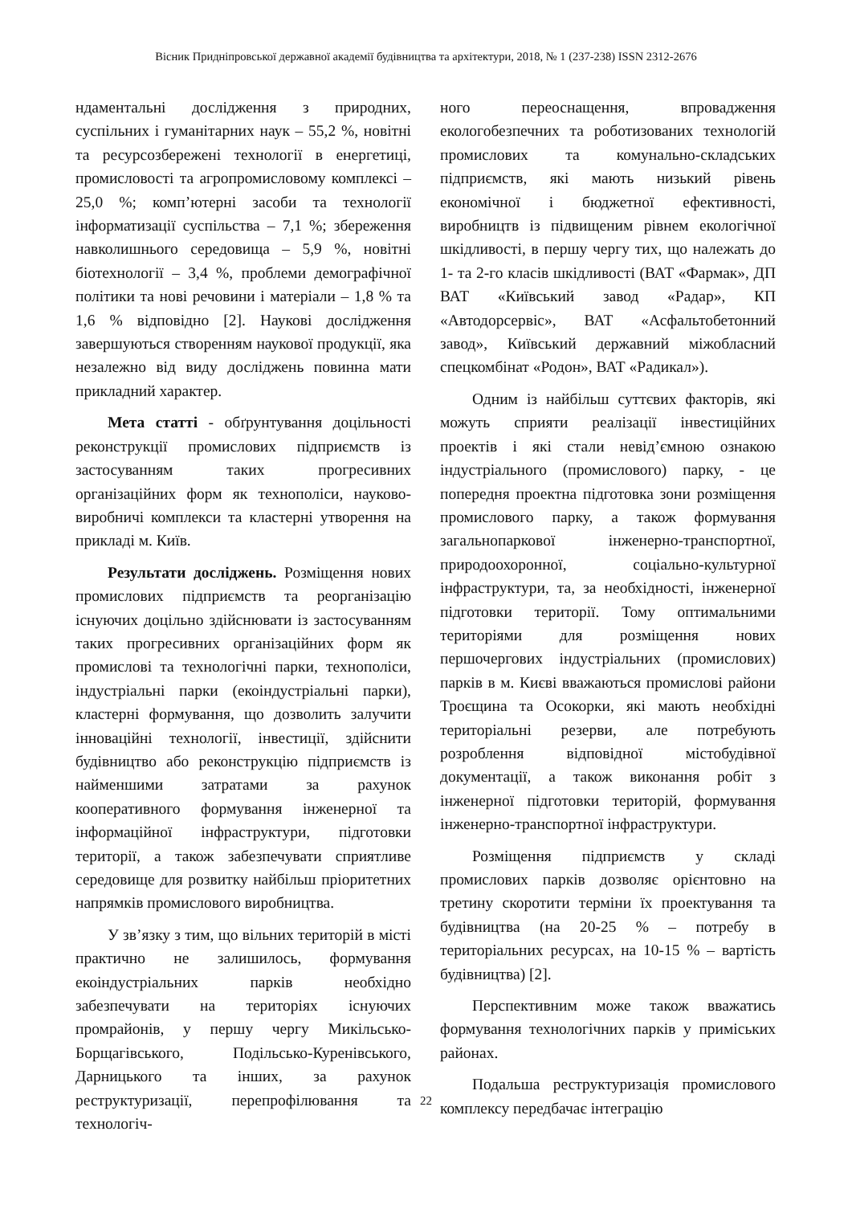Вісник Придніпровської державної академії будівництва та архітектури, 2018, № 1 (237-238) ISSN 2312-2676
ндаментальні дослідження з природних, суспільних і гуманітарних наук – 55,2 %, новітні та ресурсозбережені технології в енергетиці, промисловості та агропромисловому комплексі – 25,0 %; комп’ютерні засоби та технології інформатизації суспільства – 7,1 %; збереження навколишнього середовища – 5,9 %, новітні біотехнології – 3,4 %, проблеми демографічної політики та нові речовини і матеріали – 1,8 % та 1,6 % відповідно [2]. Наукові дослідження завершуються створенням наукової продукції, яка незалежно від виду досліджень повинна мати прикладний характер.
Мета статті - обґрунтування доцільності реконструкції промислових підприємств із застосуванням таких прогресивних організаційних форм як технополіси, науково-виробничі комплекси та кластерні утворення на прикладі м. Київ.
Результати досліджень. Розміщення нових промислових підприємств та реорганізацію існуючих доцільно здійснювати із застосуванням таких прогресивних організаційних форм як промислові та технологічні парки, технополіси, індустріальні парки (екоіндустріальні парки), кластерні формування, що дозволить залучити інноваційні технології, інвестиції, здійснити будівництво або реконструкцію підприємств із найменшими затратами за рахунок кооперативного формування інженерної та інформаційної інфраструктури, підготовки території, а також забезпечувати сприятливе середовище для розвитку найбільш пріоритетних напрямків промислового виробництва.
У зв’язку з тим, що вільних територій в місті практично не залишилось, формування екоіндустріальних парків необхідно забезпечувати на територіях існуючих промрайонів, у першу чергу Микільсько-Борщагівського, Подільсько-Куренівського, Дарницького та інших, за рахунок реструктуризації, перепрофілювання та технологіч-
ного переоснащення, впровадження екологобезпечних та роботизованих технологій промислових та комунально-складських підприємств, які мають низький рівень економічної і бюджетної ефективності, виробництв із підвищеним рівнем екологічної шкідливості, в першу чергу тих, що належать до 1- та 2-го класів шкідливості (ВАТ «Фармак», ДП ВАТ «Київський завод «Радар», КП «Автодорсервіс», ВАТ «Асфальтобетонний завод», Київський державний міжобласний спецкомбінат «Родон», ВАТ «Радикал»).
Одним із найбільш суттєвих факторів, які можуть сприяти реалізації інвестиційних проектів і які стали невід’ємною ознакою індустріального (промислового) парку, - це попередня проектна підготовка зони розміщення промислового парку, а також формування загальнопаркової інженерно-транспортної, природоохоронної, соціально-культурної інфраструктури, та, за необхідності, інженерної підготовки території. Тому оптимальними територіями для розміщення нових першочергових індустріальних (промислових) парків в м. Києві вважаються промислові райони Троєщина та Осокорки, які мають необхідні територіальні резерви, але потребують розроблення відповідної містобудівної документації, а також виконання робіт з інженерної підготовки територій, формування інженерно-транспортної інфраструктури.
Розміщення підприємств у складі промислових парків дозволяє орієнтовно на третину скоротити терміни їх проектування та будівництва (на 20-25 % – потребу в територіальних ресурсах, на 10-15 % – вартість будівництва) [2].
Перспективним може також вважатись формування технологічних парків у приміських районах.
Подальша реструктуризація промислового комплексу передбачає інтеграцію
22